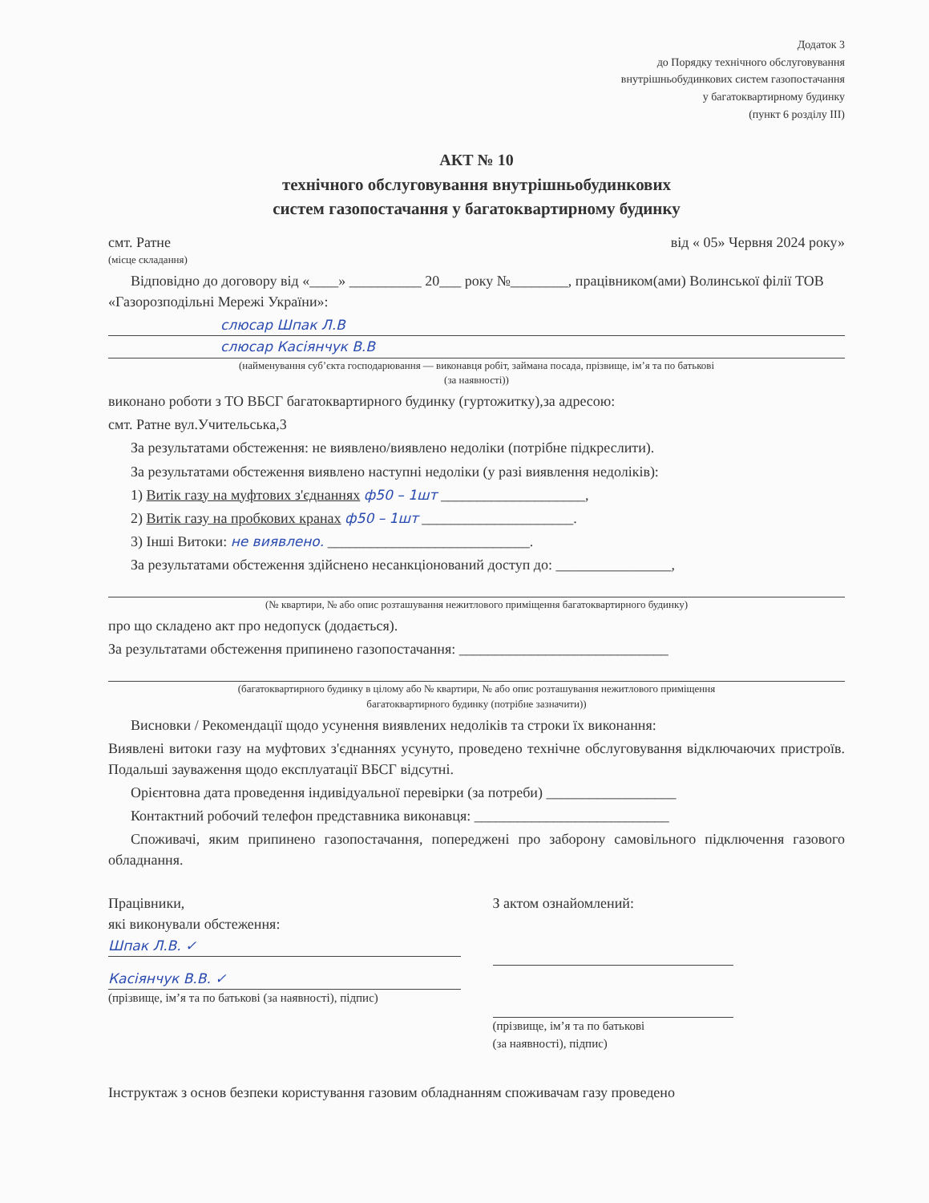Додаток 3
до Порядку технічного обслуговування
внутрішньобудинкових систем газопостачання
у багатоквартирному будинку
(пункт 6 розділу ІІІ)
АКТ № 10
технічного обслуговування внутрішньобудинкових
систем газопостачання у багатоквартирному будинку
смт. Ратне від « 05» Червня 2024 року»
(місце складання)
Відповідно до договору від «____» __________ 20___ року №________, працівником(ами) Волинської філії ТОВ «Газорозподільні Мережі України»:
слюсар Шпак Л.В
слюсар Касіянчук В.В
(найменування суб’єкта господарювання — виконавця робіт, займана посада, прізвище, ім’я та по батькові
(за наявності))
виконано роботи з ТО ВБСГ багатоквартирного будинку (гуртожитку),за адресою:
смт. Ратне вул.Учительська,3
За результатами обстеження: не виявлено/виявлено недоліки (потрібне підкреслити).
За результатами обстеження виявлено наступні недоліки (у разі виявлення недоліків):
1) Витік газу на муфтових з'єднаннях ф50 – 1шт ____________________,
2) Витік газу на пробкових кранах ф50 – 1шт _____________________.
3) Інші Витоки: не виявлено. ____________________________.
За результатами обстеження здійснено несанкціонований доступ до: ________________,
(№ квартири, № або опис розташування нежитлового приміщення багатоквартирного будинку)
про що складено акт про недопуск (додається).
За результатами обстеження припинено газопостачання: _____________________________
(багатоквартирного будинку в цілому або № квартири, № або опис розташування нежитлового приміщення
багатоквартирного будинку (потрібне зазначити))
Висновки / Рекомендації щодо усунення виявлених недоліків та строки їх виконання:
Виявлені витоки газу на муфтових з'єднаннях усунуто, проведено технічне обслуговування відключаючих пристроїв. Подальші зауваження щодо експлуатації ВБСГ відсутні.
Орієнтовна дата проведення індивідуальної перевірки (за потреби) __________________
Контактний робочий телефон представника виконавця: ___________________________
Споживачі, яким припинено газопостачання, попереджені про заборону самовільного підключення газового обладнання.
Працівники,
які виконували обстеження:
Шпак Л.В. ✓
Касіянчук В.В. ✓
(прізвище, ім’я та по батькові (за наявності), підпис)
З актом ознайомлений:
(прізвище, ім’я та по батькові
(за наявності), підпис)
Інструктаж з основ безпеки користування газовим обладнанням споживачам газу проведено